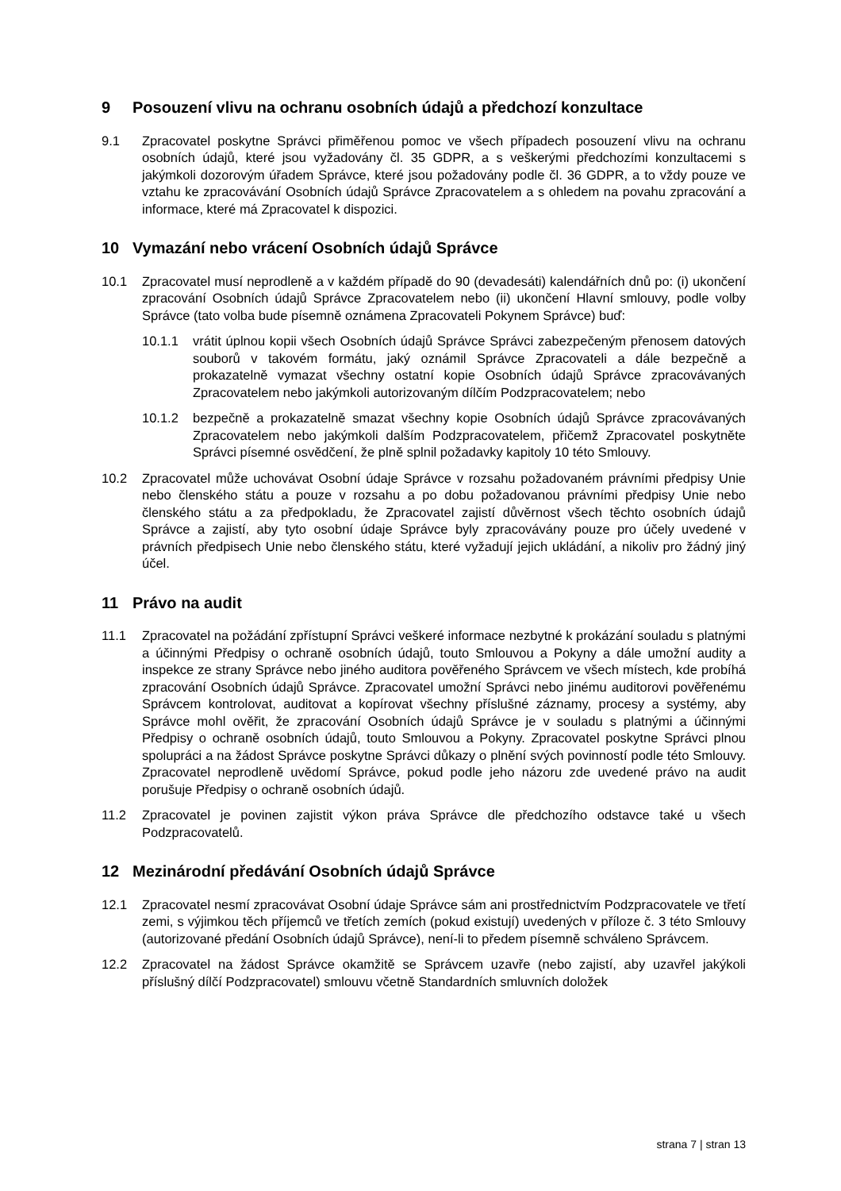9 Posouzení vlivu na ochranu osobních údajů a předchozí konzultace
9.1 Zpracovatel poskytne Správci přiměřenou pomoc ve všech případech posouzení vlivu na ochranu osobních údajů, které jsou vyžadovány čl. 35 GDPR, a s veškerými předchozími konzultacemi s jakýmkoli dozorovým úřadem Správce, které jsou požadovány podle čl. 36 GDPR, a to vždy pouze ve vztahu ke zpracovávání Osobních údajů Správce Zpracovatelem a s ohledem na povahu zpracování a informace, které má Zpracovatel k dispozici.
10 Vymazání nebo vrácení Osobních údajů Správce
10.1 Zpracovatel musí neprodleně a v každém případě do 90 (devadesáti) kalendářních dnů po: (i) ukončení zpracování Osobních údajů Správce Zpracovatelem nebo (ii) ukončení Hlavní smlouvy, podle volby Správce (tato volba bude písemně oznámena Zpracovateli Pokynem Správce) buď:
10.1.1 vrátit úplnou kopii všech Osobních údajů Správce Správci zabezpečeným přenosem datových souborů v takovém formátu, jaký oznámil Správce Zpracovateli a dále bezpečně a prokazatelně vymazat všechny ostatní kopie Osobních údajů Správce zpracovávaných Zpracovatelem nebo jakýmkoli autorizovaným dílčím Podzpracovatelem; nebo
10.1.2 bezpečně a prokazatelně smazat všechny kopie Osobních údajů Správce zpracovávaných Zpracovatelem nebo jakýmkoli dalším Podzpracovatelem, přičemž Zpracovatel poskytněte Správci písemné osvědčení, že plně splnil požadavky kapitoly 10 této Smlouvy.
10.2 Zpracovatel může uchovávat Osobní údaje Správce v rozsahu požadovaném právními předpisy Unie nebo členského státu a pouze v rozsahu a po dobu požadovanou právními předpisy Unie nebo členského státu a za předpokladu, že Zpracovatel zajistí důvěrnost všech těchto osobních údajů Správce a zajistí, aby tyto osobní údaje Správce byly zpracovávány pouze pro účely uvedené v právních předpisech Unie nebo členského státu, které vyžadují jejich ukládání, a nikoliv pro žádný jiný účel.
11 Právo na audit
11.1 Zpracovatel na požádání zpřístupní Správci veškeré informace nezbytné k prokázání souladu s platnými a účinnými Předpisy o ochraně osobních údajů, touto Smlouvou a Pokyny a dále umožní audity a inspekce ze strany Správce nebo jiného auditora pověřeného Správcem ve všech místech, kde probíhá zpracování Osobních údajů Správce. Zpracovatel umožní Správci nebo jinému auditorovi pověřenému Správcem kontrolovat, auditovat a kopírovat všechny příslušné záznamy, procesy a systémy, aby Správce mohl ověřit, že zpracování Osobních údajů Správce je v souladu s platnými a účinnými Předpisy o ochraně osobních údajů, touto Smlouvou a Pokyny. Zpracovatel poskytne Správci plnou spolupráci a na žádost Správce poskytne Správci důkazy o plnění svých povinností podle této Smlouvy. Zpracovatel neprodleně uvědomí Správce, pokud podle jeho názoru zde uvedené právo na audit porušuje Předpisy o ochraně osobních údajů.
11.2 Zpracovatel je povinen zajistit výkon práva Správce dle předchozího odstavce také u všech Podzpracovatelů.
12 Mezinárodní předávání Osobních údajů Správce
12.1 Zpracovatel nesmí zpracovávat Osobní údaje Správce sám ani prostřednictvím Podzpracovatele ve třetí zemi, s výjimkou těch příjemců ve třetích zemích (pokud existují) uvedených v příloze č. 3 této Smlouvy (autorizované předání Osobních údajů Správce), není-li to předem písemně schváleno Správcem.
12.2 Zpracovatel na žádost Správce okamžitě se Správcem uzavře (nebo zajistí, aby uzavřel jakýkoli příslušný dílčí Podzpracovatel) smlouvu včetně Standardních smluvních doložek
strana 7 | stran 13